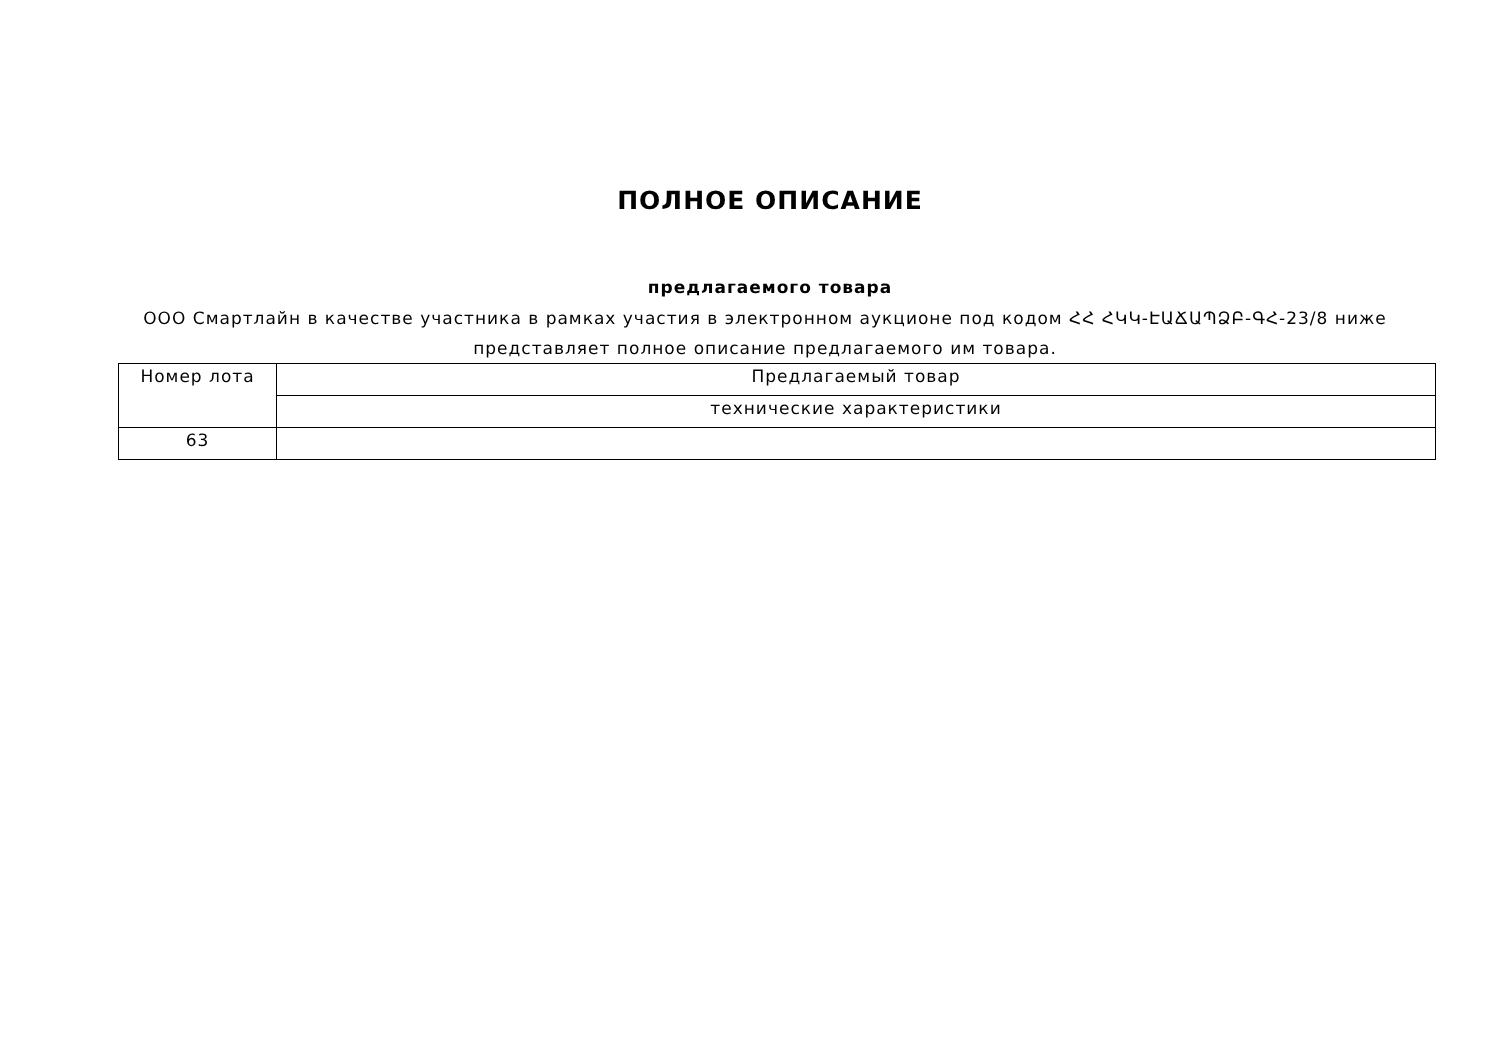ПОЛНОЕ ОПИСАНИЕ
предлагаемого товара
ООО Смартлайн в качестве участника в рамках участия в электронном аукционе под кодом ՀՀ ՀԿԿ-ԷԱՃԱՊՁԲ-ԳՀ-23/8 ниже представляет полное описание предлагаемого им товара.
| Номер лота | Предлагаемый товар |
| --- | --- |
| | технические характеристики |
| 63 | |